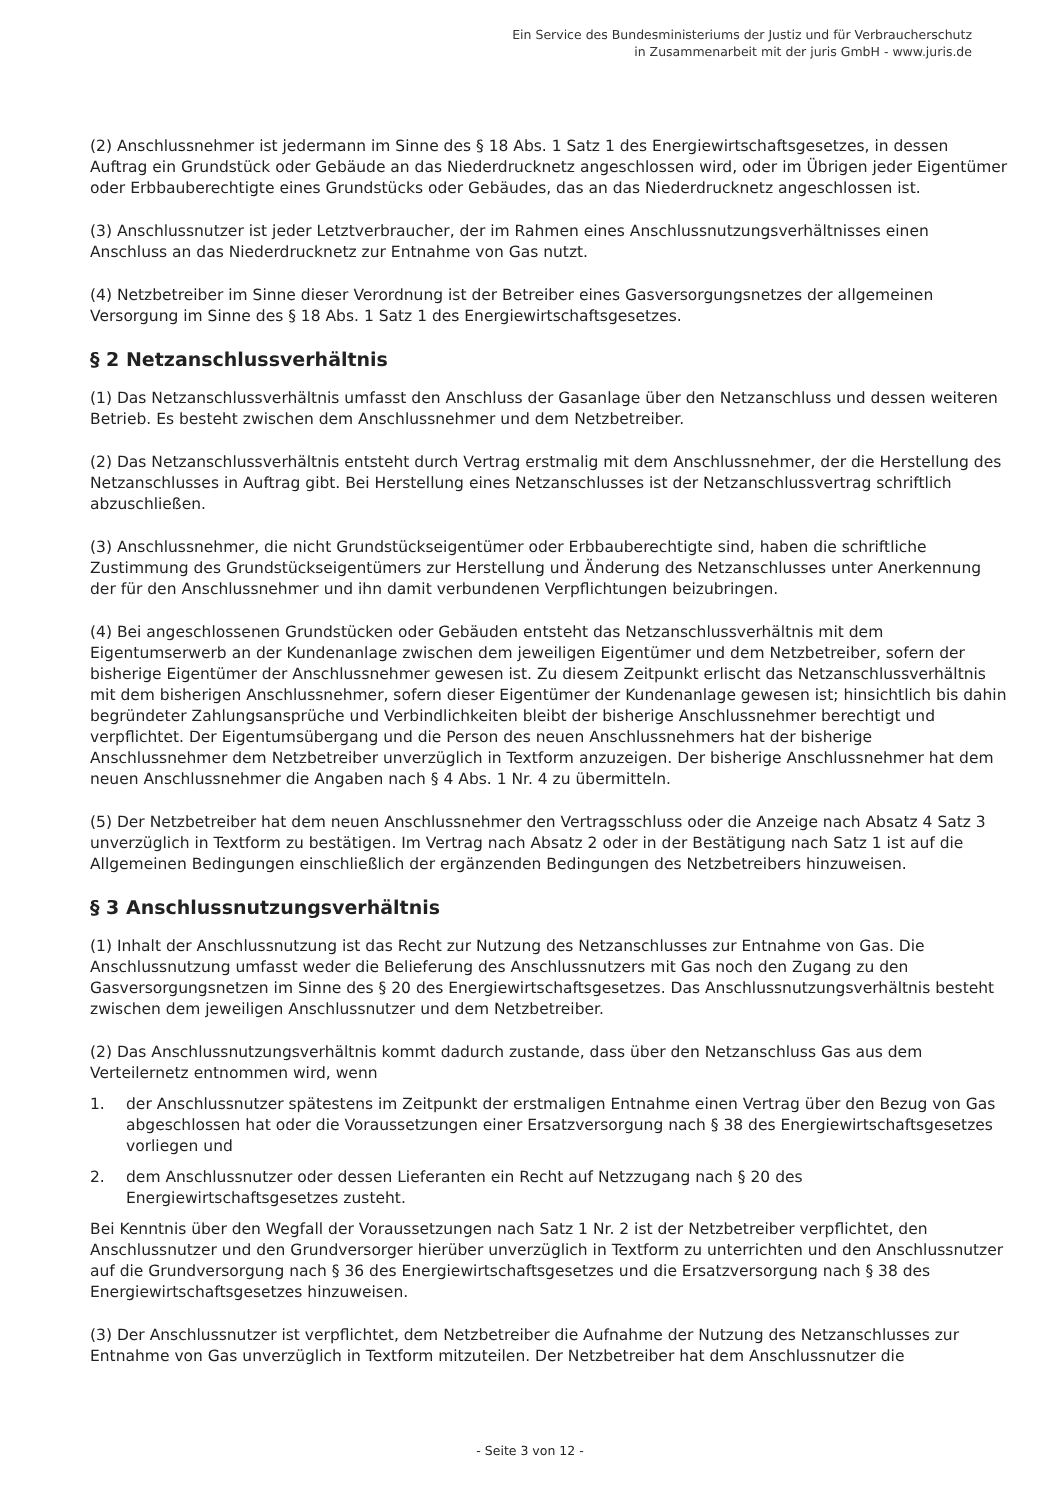Ein Service des Bundesministeriums der Justiz und für Verbraucherschutz
in Zusammenarbeit mit der juris GmbH - www.juris.de
(2) Anschlussnehmer ist jedermann im Sinne des § 18 Abs. 1 Satz 1 des Energiewirtschaftsgesetzes, in dessen Auftrag ein Grundstück oder Gebäude an das Niederdrucknetz angeschlossen wird, oder im Übrigen jeder Eigentümer oder Erbbauberechtigte eines Grundstücks oder Gebäudes, das an das Niederdrucknetz angeschlossen ist.
(3) Anschlussnutzer ist jeder Letztverbraucher, der im Rahmen eines Anschlussnutzungsverhältnisses einen Anschluss an das Niederdrucknetz zur Entnahme von Gas nutzt.
(4) Netzbetreiber im Sinne dieser Verordnung ist der Betreiber eines Gasversorgungsnetzes der allgemeinen Versorgung im Sinne des § 18 Abs. 1 Satz 1 des Energiewirtschaftsgesetzes.
§ 2 Netzanschlussverhältnis
(1) Das Netzanschlussverhältnis umfasst den Anschluss der Gasanlage über den Netzanschluss und dessen weiteren Betrieb. Es besteht zwischen dem Anschlussnehmer und dem Netzbetreiber.
(2) Das Netzanschlussverhältnis entsteht durch Vertrag erstmalig mit dem Anschlussnehmer, der die Herstellung des Netzanschlusses in Auftrag gibt. Bei Herstellung eines Netzanschlusses ist der Netzanschlussvertrag schriftlich abzuschließen.
(3) Anschlussnehmer, die nicht Grundstückseigentümer oder Erbbauberechtigte sind, haben die schriftliche Zustimmung des Grundstückseigentümers zur Herstellung und Änderung des Netzanschlusses unter Anerkennung der für den Anschlussnehmer und ihn damit verbundenen Verpflichtungen beizubringen.
(4) Bei angeschlossenen Grundstücken oder Gebäuden entsteht das Netzanschlussverhältnis mit dem Eigentumserwerb an der Kundenanlage zwischen dem jeweiligen Eigentümer und dem Netzbetreiber, sofern der bisherige Eigentümer der Anschlussnehmer gewesen ist. Zu diesem Zeitpunkt erlischt das Netzanschlussverhältnis mit dem bisherigen Anschlussnehmer, sofern dieser Eigentümer der Kundenanlage gewesen ist; hinsichtlich bis dahin begründeter Zahlungsansprüche und Verbindlichkeiten bleibt der bisherige Anschlussnehmer berechtigt und verpflichtet. Der Eigentumsübergang und die Person des neuen Anschlussnehmers hat der bisherige Anschlussnehmer dem Netzbetreiber unverzüglich in Textform anzuzeigen. Der bisherige Anschlussnehmer hat dem neuen Anschlussnehmer die Angaben nach § 4 Abs. 1 Nr. 4 zu übermitteln.
(5) Der Netzbetreiber hat dem neuen Anschlussnehmer den Vertragsschluss oder die Anzeige nach Absatz 4 Satz 3 unverzüglich in Textform zu bestätigen. Im Vertrag nach Absatz 2 oder in der Bestätigung nach Satz 1 ist auf die Allgemeinen Bedingungen einschließlich der ergänzenden Bedingungen des Netzbetreibers hinzuweisen.
§ 3 Anschlussnutzungsverhältnis
(1) Inhalt der Anschlussnutzung ist das Recht zur Nutzung des Netzanschlusses zur Entnahme von Gas. Die Anschlussnutzung umfasst weder die Belieferung des Anschlussnutzers mit Gas noch den Zugang zu den Gasversorgungsnetzen im Sinne des § 20 des Energiewirtschaftsgesetzes. Das Anschlussnutzungsverhältnis besteht zwischen dem jeweiligen Anschlussnutzer und dem Netzbetreiber.
(2) Das Anschlussnutzungsverhältnis kommt dadurch zustande, dass über den Netzanschluss Gas aus dem Verteilernetz entnommen wird, wenn
1. der Anschlussnutzer spätestens im Zeitpunkt der erstmaligen Entnahme einen Vertrag über den Bezug von Gas abgeschlossen hat oder die Voraussetzungen einer Ersatzversorgung nach § 38 des Energiewirtschaftsgesetzes vorliegen und
2. dem Anschlussnutzer oder dessen Lieferanten ein Recht auf Netzzugang nach § 20 des Energiewirtschaftsgesetzes zusteht.
Bei Kenntnis über den Wegfall der Voraussetzungen nach Satz 1 Nr. 2 ist der Netzbetreiber verpflichtet, den Anschlussnutzer und den Grundversorger hierüber unverzüglich in Textform zu unterrichten und den Anschlussnutzer auf die Grundversorgung nach § 36 des Energiewirtschaftsgesetzes und die Ersatzversorgung nach § 38 des Energiewirtschaftsgesetzes hinzuweisen.
(3) Der Anschlussnutzer ist verpflichtet, dem Netzbetreiber die Aufnahme der Nutzung des Netzanschlusses zur Entnahme von Gas unverzüglich in Textform mitzuteilen. Der Netzbetreiber hat dem Anschlussnutzer die
- Seite 3 von 12 -